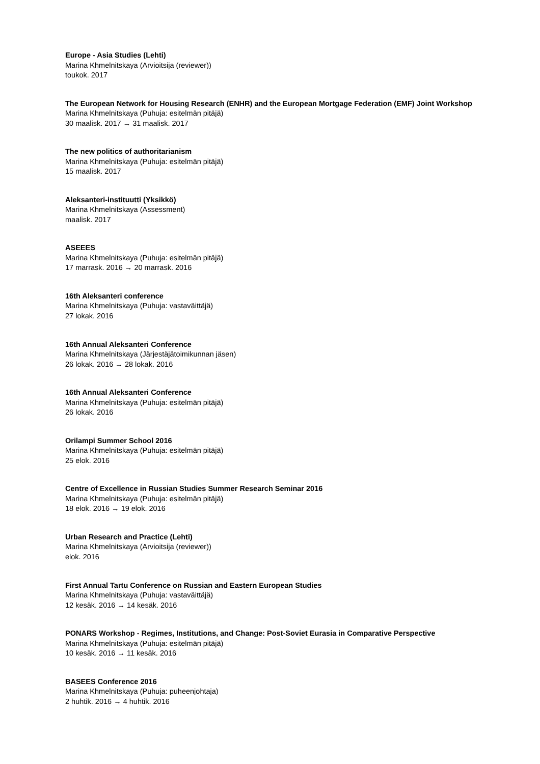Europe - Asia Studies (Lehti)
Marina Khmelnitskaya (Arvioitsija (reviewer))
toukok. 2017
The European Network for Housing Research (ENHR) and the European Mortgage Federation (EMF) Joint Workshop
Marina Khmelnitskaya (Puhuja: esitelmän pitäjä)
30 maalisk. 2017 → 31 maalisk. 2017
The new politics of authoritarianism
Marina Khmelnitskaya (Puhuja: esitelmän pitäjä)
15 maalisk. 2017
Aleksanteri-instituutti (Yksikkö)
Marina Khmelnitskaya (Assessment)
maalisk. 2017
ASEEES
Marina Khmelnitskaya (Puhuja: esitelmän pitäjä)
17 marrask. 2016 → 20 marrask. 2016
16th Aleksanteri conference
Marina Khmelnitskaya (Puhuja: vastaväittäjä)
27 lokak. 2016
16th Annual Aleksanteri Conference
Marina Khmelnitskaya (Järjestäjätoimikunnan jäsen)
26 lokak. 2016 → 28 lokak. 2016
16th Annual Aleksanteri Conference
Marina Khmelnitskaya (Puhuja: esitelmän pitäjä)
26 lokak. 2016
Orilampi Summer School 2016
Marina Khmelnitskaya (Puhuja: esitelmän pitäjä)
25 elok. 2016
Centre of Excellence in Russian Studies Summer Research Seminar 2016
Marina Khmelnitskaya (Puhuja: esitelmän pitäjä)
18 elok. 2016 → 19 elok. 2016
Urban Research and Practice (Lehti)
Marina Khmelnitskaya (Arvioitsija (reviewer))
elok. 2016
First Annual Tartu Conference on Russian and Eastern European Studies
Marina Khmelnitskaya (Puhuja: vastaväittäjä)
12 kesäk. 2016 → 14 kesäk. 2016
PONARS Workshop - Regimes, Institutions, and Change: Post-Soviet Eurasia in Comparative Perspective
Marina Khmelnitskaya (Puhuja: esitelmän pitäjä)
10 kesäk. 2016 → 11 kesäk. 2016
BASEES Conference 2016
Marina Khmelnitskaya (Puhuja: puheenjohtaja)
2 huhtik. 2016 → 4 huhtik. 2016